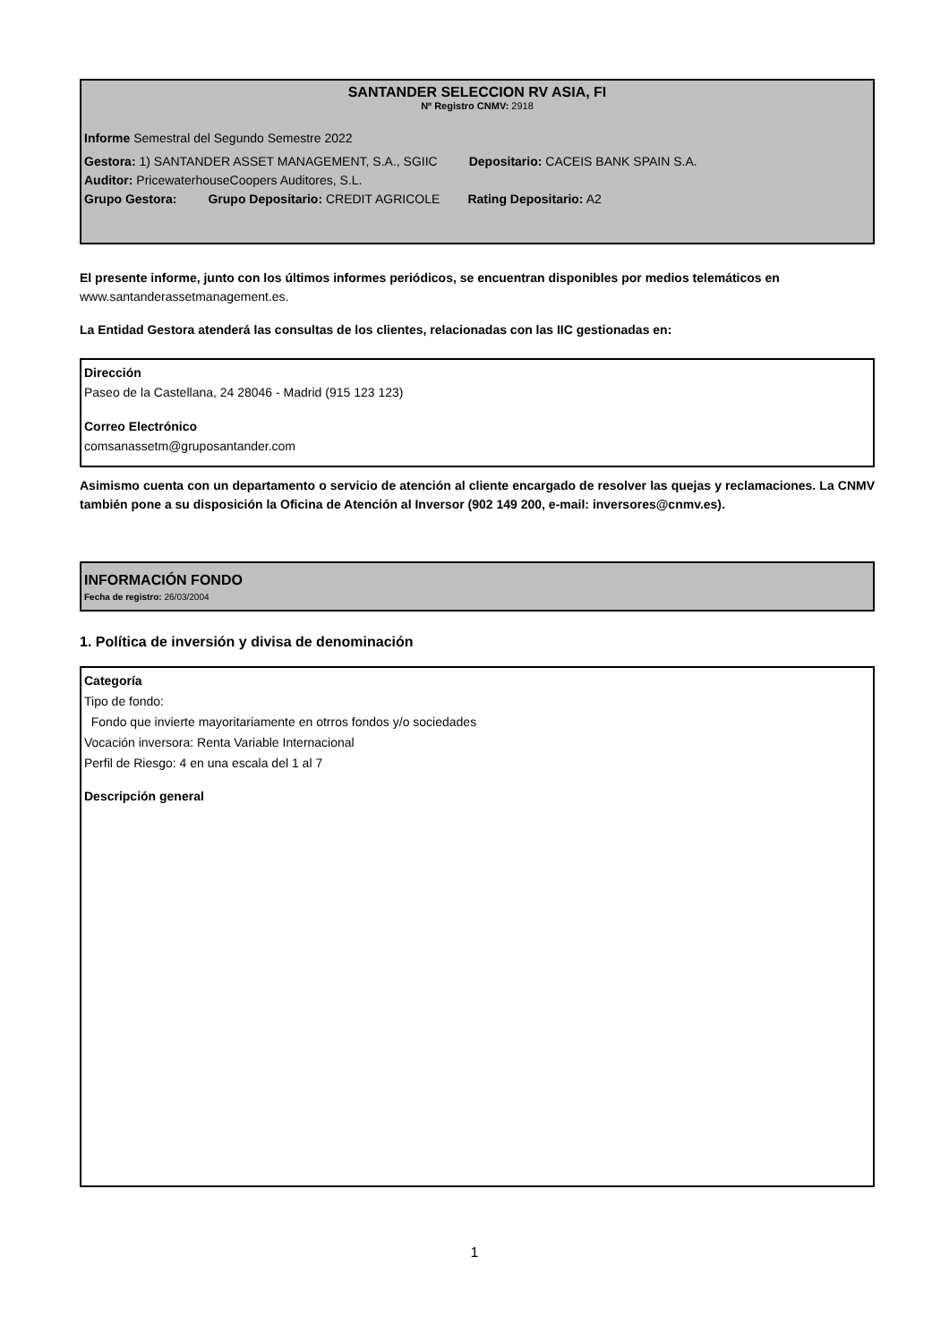SANTANDER SELECCION RV ASIA, FI
Nº Registro CNMV: 2918
Informe Semestral del Segundo Semestre 2022
Gestora: 1) SANTANDER ASSET MANAGEMENT, S.A., SGIIC Depositario: CACEIS BANK SPAIN S.A.
Auditor: PricewaterhouseCoopers Auditores, S.L.
Grupo Gestora: Grupo Depositario: CREDIT AGRICOLE Rating Depositario: A2
El presente informe, junto con los últimos informes periódicos, se encuentran disponibles por medios telemáticos en www.santanderassetmanagement.es.
La Entidad Gestora atenderá las consultas de los clientes, relacionadas con las IIC gestionadas en:
Dirección
Paseo de la Castellana, 24 28046 - Madrid (915 123 123)
Correo Electrónico
comsanassetm@gruposantander.com
Asimismo cuenta con un departamento o servicio de atención al cliente encargado de resolver las quejas y reclamaciones. La CNMV también pone a su disposición la Oficina de Atención al Inversor (902 149 200, e-mail: inversores@cnmv.es).
INFORMACIÓN FONDO
Fecha de registro: 26/03/2004
1. Política de inversión y divisa de denominación
Categoría
Tipo de fondo:
Fondo que invierte mayoritariamente en otrros fondos y/o sociedades
Vocación inversora: Renta Variable Internacional
Perfil de Riesgo: 4 en una escala del 1 al 7
Descripción general
1